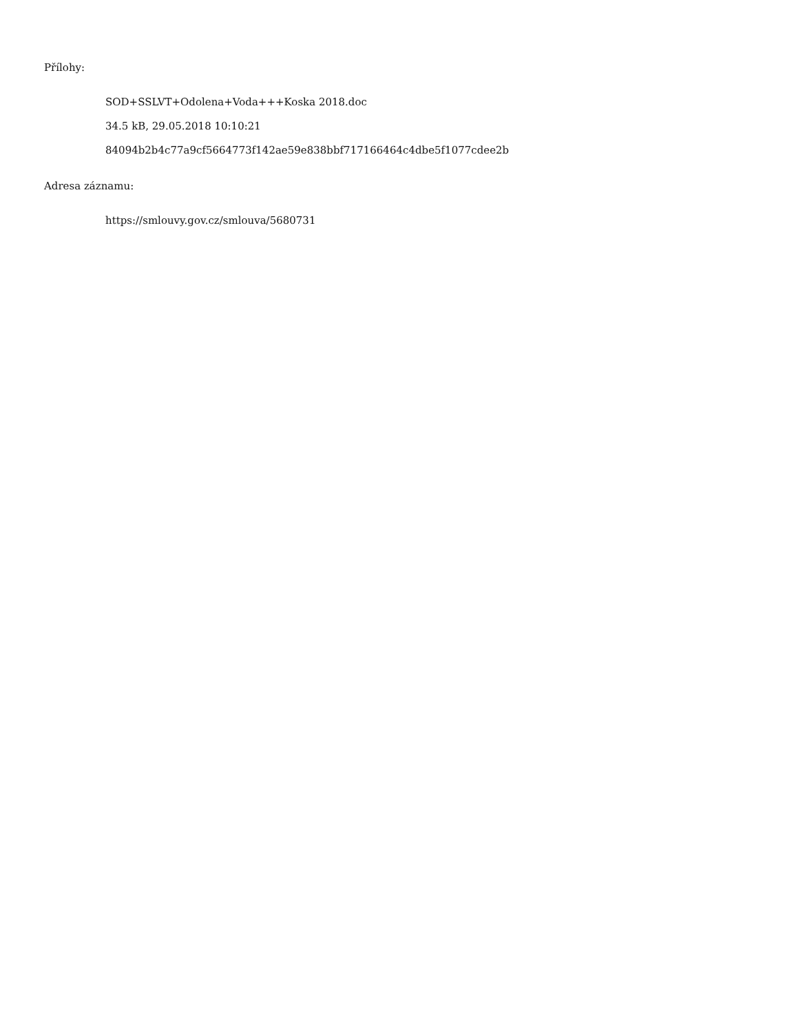Přílohy:
SOD+SSLVT+Odolena+Voda+++Koska 2018.doc
34.5 kB, 29.05.2018 10:10:21
84094b2b4c77a9cf5664773f142ae59e838bbf717166464c4dbe5f1077cdee2b
Adresa záznamu:
https://smlouvy.gov.cz/smlouva/5680731